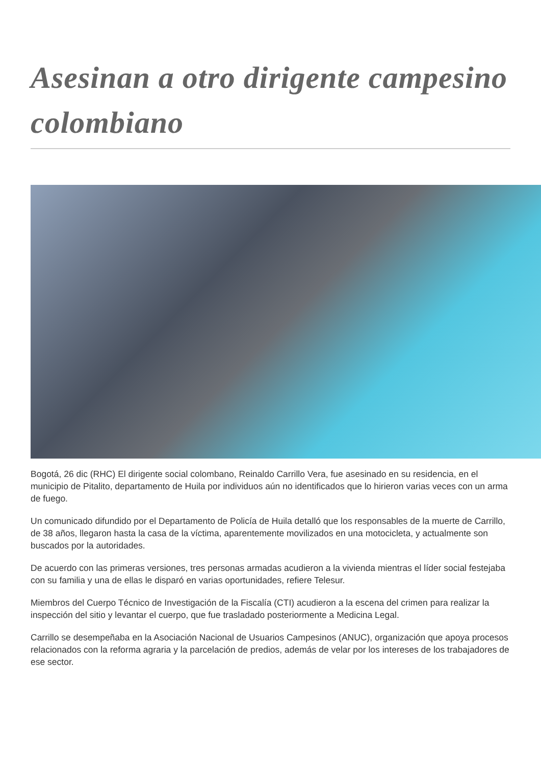Asesinan a otro dirigente campesino colombiano
Bogotá, 26 dic (RHC) El dirigente social colombano, Reinaldo Carrillo Vera, fue asesinado en su residencia, en el municipio de Pitalito, departamento de Huila por individuos aún no identificados que lo hirieron varias veces con un arma de fuego.
Un comunicado difundido por el Departamento de Policía de Huila detalló que los responsables de la muerte de Carrillo, de 38 años, llegaron hasta la casa de la víctima, aparentemente movilizados en una motocicleta, y actualmente son buscados por la autoridades.
De acuerdo con las primeras versiones, tres personas armadas acudieron a la vivienda mientras el líder social festejaba con su familia y una de ellas le disparó en varias oportunidades, refiere Telesur.
Miembros del Cuerpo Técnico de Investigación de la Fiscalía (CTI) acudieron a la escena del crimen para realizar la inspección del sitio y levantar el cuerpo, que fue trasladado posteriormente a Medicina Legal.
Carrillo se desempeñaba en la Asociación Nacional de Usuarios Campesinos (ANUC), organización que apoya procesos relacionados con la reforma agraria y la parcelación de predios, además de velar por los intereses de los trabajadores de ese sector.